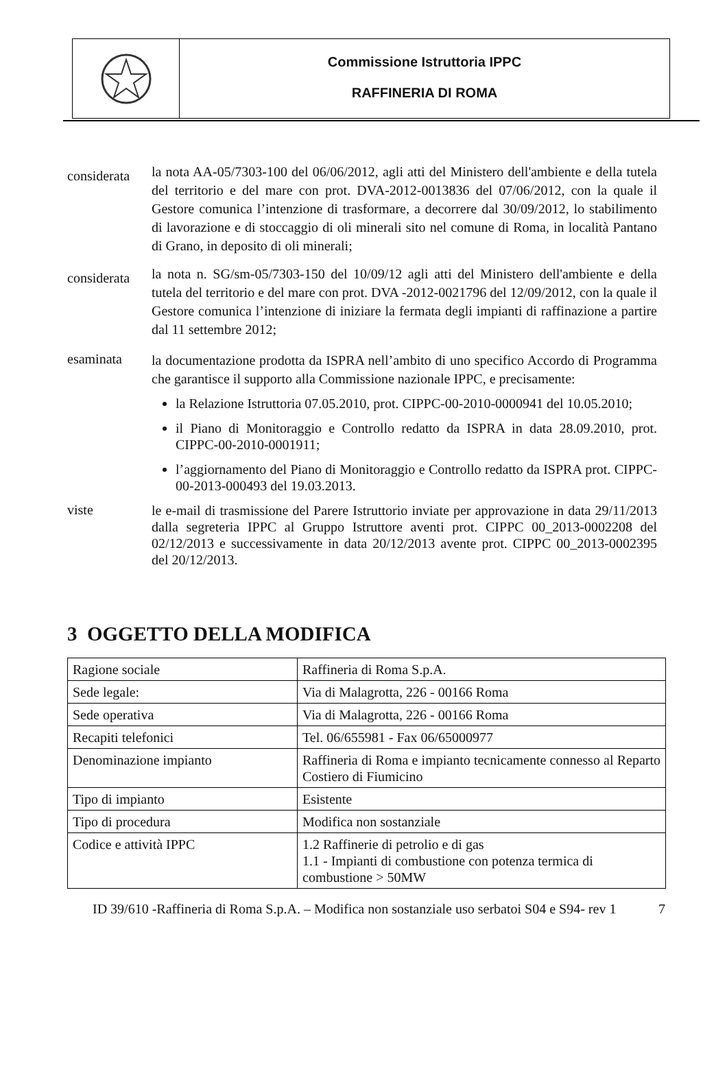Commissione Istruttoria IPPC
RAFFINERIA DI ROMA
considerata
la nota AA-05/7303-100 del 06/06/2012, agli atti del Ministero dell'ambiente e della tutela del territorio e del mare con prot. DVA-2012-0013836 del 07/06/2012, con la quale il Gestore comunica l’intenzione di trasformare, a decorrere dal 30/09/2012, lo stabilimento di lavorazione e di stoccaggio di oli minerali sito nel comune di Roma, in località Pantano di Grano, in deposito di oli minerali;
considerata
la nota n. SG/sm-05/7303-150 del 10/09/12 agli atti del Ministero dell'ambiente e della tutela del territorio e del mare con prot. DVA -2012-0021796 del 12/09/2012, con la quale il Gestore comunica l’intenzione di iniziare la fermata degli impianti di raffinazione a partire dal 11 settembre 2012;
esaminata
la documentazione prodotta da ISPRA nell’ambito di uno specifico Accordo di Programma che garantisce il supporto alla Commissione nazionale IPPC, e precisamente:
la Relazione Istruttoria 07.05.2010, prot. CIPPC-00-2010-0000941 del 10.05.2010;
il Piano di Monitoraggio e Controllo redatto da ISPRA in data 28.09.2010, prot. CIPPC-00-2010-0001911;
l’aggiornamento del Piano di Monitoraggio e Controllo redatto da ISPRA prot. CIPPC-00-2013-000493 del 19.03.2013.
viste
le e-mail di trasmissione del Parere Istruttorio inviate per approvazione in data 29/11/2013 dalla segreteria IPPC al Gruppo Istruttore aventi prot. CIPPC 00_2013-0002208 del 02/12/2013 e successivamente in data 20/12/2013 avente prot. CIPPC 00_2013-0002395 del 20/12/2013.
3 OGGETTO DELLA MODIFICA
| Ragione sociale | Raffineria di Roma S.p.A. |
| Sede legale: | Via di Malagrotta, 226 - 00166 Roma |
| Sede operativa | Via di Malagrotta, 226 - 00166 Roma |
| Recapiti telefonici | Tel. 06/655981 - Fax 06/65000977 |
| Denominazione impianto | Raffineria di Roma e impianto tecnicamente connesso al Reparto Costiero di Fiumicino |
| Tipo di impianto | Esistente |
| Tipo di procedura | Modifica non sostanziale |
| Codice e attività IPPC | 1.2 Raffinerie di petrolio e di gas 1.1 - Impianti di combustione con potenza termica di combustione > 50MW |
ID 39/610 -Raffineria di Roma S.p.A. – Modifica non sostanziale uso serbatoi S04 e S94- rev 1
7